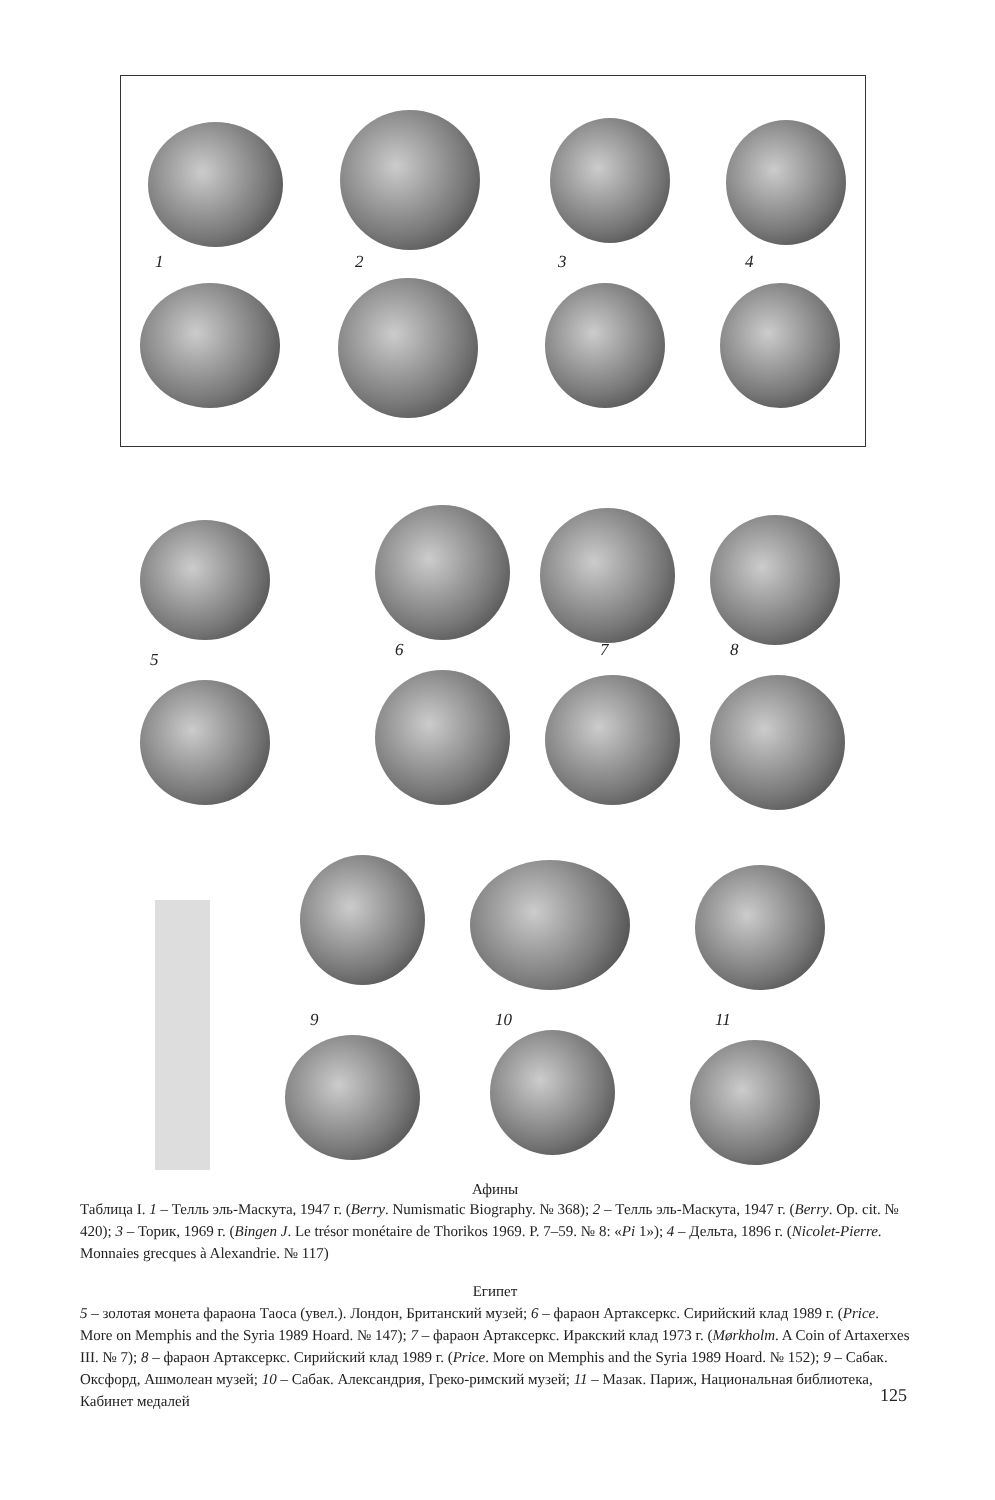1 2 3 4
5 6 7 8
9 10 11
Афины
Таблица I. 1 – Телль эль-Маскута, 1947 г. (Berry. Numismatic Biography. № 368); 2 – Телль эль-Маскута, 1947 г. (Berry. Op. cit. № 420); 3 – Торик, 1969 г. (Bingen J. Le trésor monétaire de Thorikos 1969. P. 7–59. № 8: «Pi 1»); 4 – Дельта, 1896 г. (Nicolet-Pierre. Monnaies grecques à Alexandrie. № 117)
Египет
5 – золотая монета фараона Таоса (увел.). Лондон, Британский музей; 6 – фараон Артаксеркс. Сирийский клад 1989 г. (Price. More on Memphis and the Syria 1989 Hoard. № 147); 7 – фараон Артаксеркс. Иракский клад 1973 г. (Mørkholm. A Coin of Artaxerxes III. № 7); 8 – фараон Артаксеркс. Сирийский клад 1989 г. (Price. More on Memphis and the Syria 1989 Hoard. № 152); 9 – Сабак. Оксфорд, Ашмолеан музей; 10 – Сабак. Александрия, Греко-римский музей; 11 – Мазак. Париж, Национальная библиотека, Кабинет медалей
125